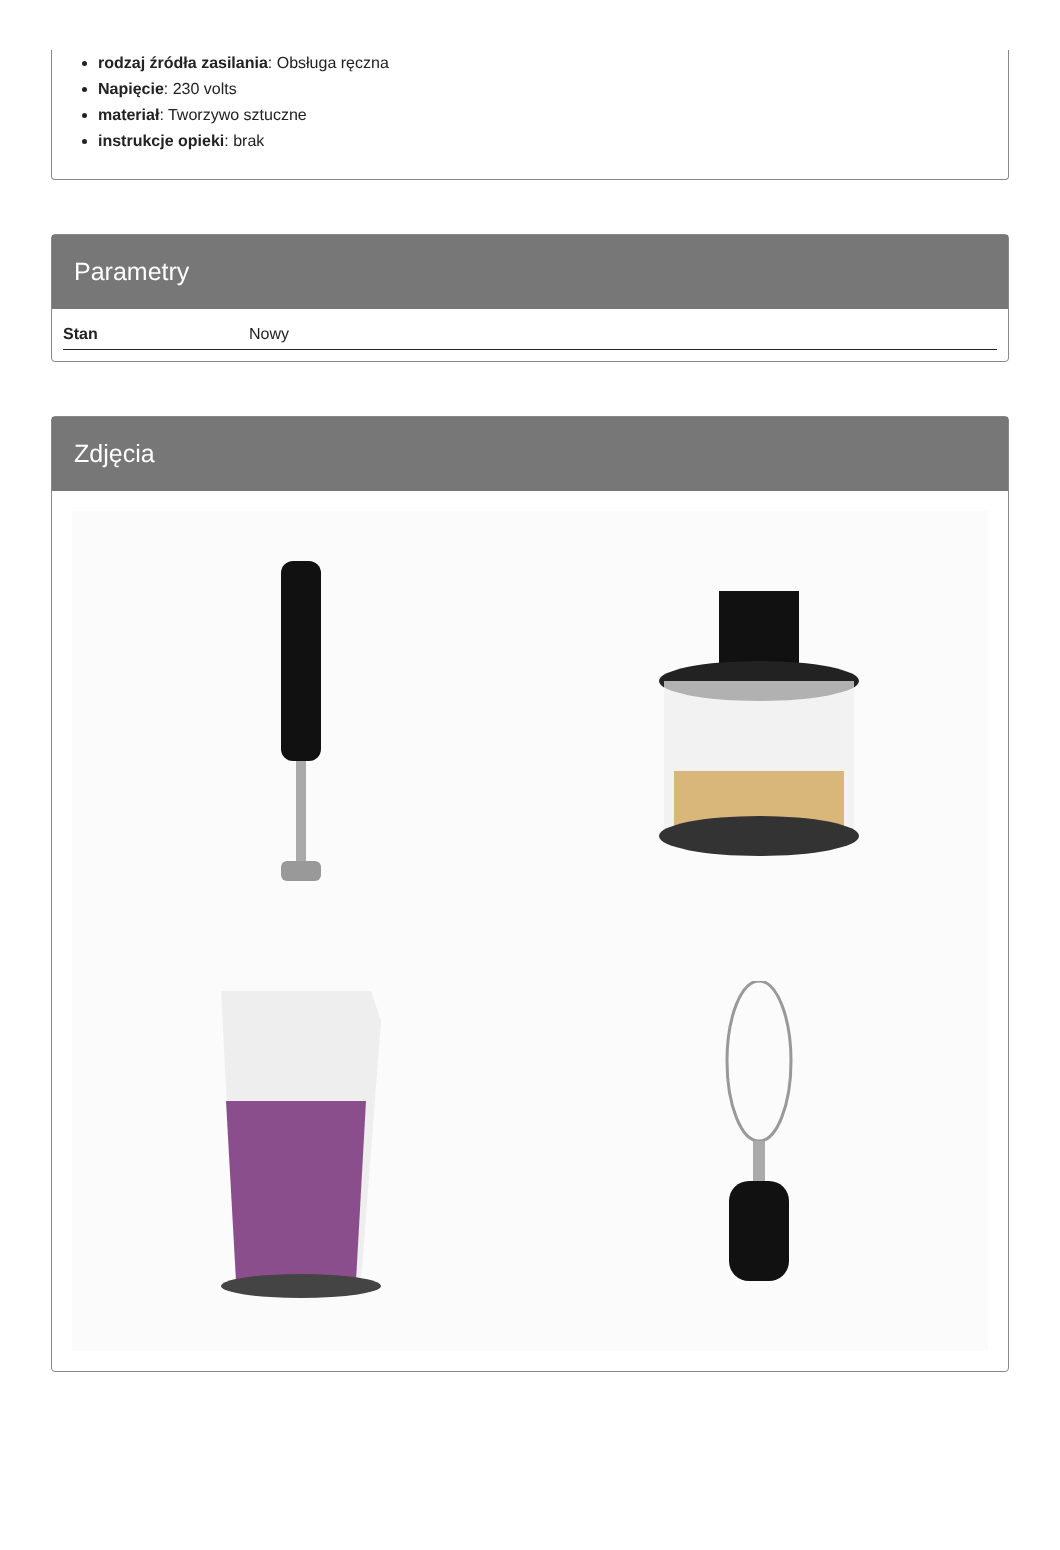rodzaj źródła zasilania: Obsługa ręczna
Napięcie: 230 volts
materiał: Tworzywo sztuczne
instrukcje opieki: brak
Parametry
| Stan | Nowy |
Zdjęcia